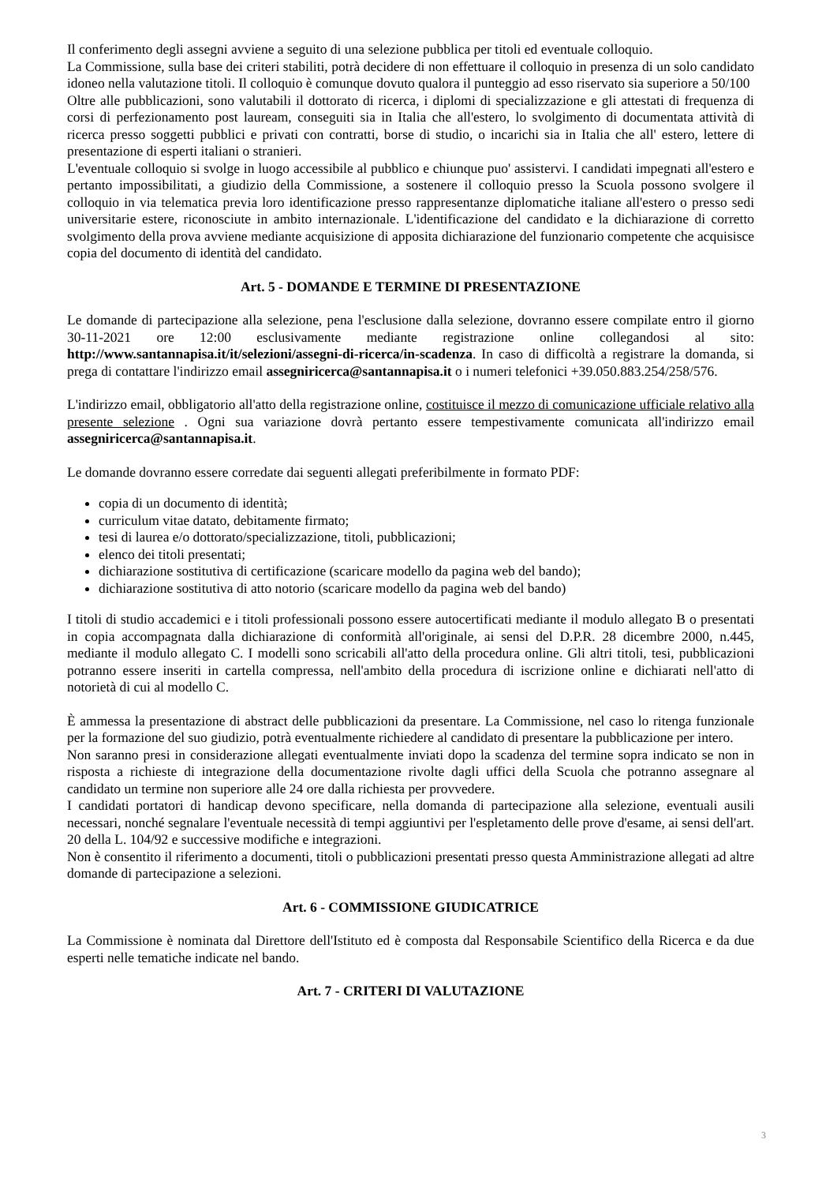Il conferimento degli assegni avviene a seguito di una selezione pubblica per titoli ed eventuale colloquio.
La Commissione, sulla base dei criteri stabiliti, potrà decidere di non effettuare il colloquio in presenza di un solo candidato idoneo nella valutazione titoli. Il colloquio è comunque dovuto qualora il punteggio ad esso riservato sia superiore a 50/100
Oltre alle pubblicazioni, sono valutabili il dottorato di ricerca, i diplomi di specializzazione e gli attestati di frequenza di corsi di perfezionamento post lauream, conseguiti sia in Italia che all'estero, lo svolgimento di documentata attività di ricerca presso soggetti pubblici e privati con contratti, borse di studio, o incarichi sia in Italia che all' estero, lettere di presentazione di esperti italiani o stranieri.
L'eventuale colloquio si svolge in luogo accessibile al pubblico e chiunque puo' assistervi. I candidati impegnati all'estero e pertanto impossibilitati, a giudizio della Commissione, a sostenere il colloquio presso la Scuola possono svolgere il colloquio in via telematica previa loro identificazione presso rappresentanze diplomatiche italiane all'estero o presso sedi universitarie estere, riconosciute in ambito internazionale. L'identificazione del candidato e la dichiarazione di corretto svolgimento della prova avviene mediante acquisizione di apposita dichiarazione del funzionario competente che acquisisce copia del documento di identità del candidato.
Art. 5 - DOMANDE E TERMINE DI PRESENTAZIONE
Le domande di partecipazione alla selezione, pena l'esclusione dalla selezione, dovranno essere compilate entro il giorno 30-11-2021 ore 12:00 esclusivamente mediante registrazione online collegandosi al sito: http://www.santannapisa.it/it/selezioni/assegni-di-ricerca/in-scadenza. In caso di difficoltà a registrare la domanda, si prega di contattare l'indirizzo email assegniricerca@santannapisa.it o i numeri telefonici +39.050.883.254/258/576.
L'indirizzo email, obbligatorio all'atto della registrazione online, costituisce il mezzo di comunicazione ufficiale relativo alla presente selezione . Ogni sua variazione dovrà pertanto essere tempestivamente comunicata all'indirizzo email assegniricerca@santannapisa.it.
Le domande dovranno essere corredate dai seguenti allegati preferibilmente in formato PDF:
copia di un documento di identità;
curriculum vitae datato, debitamente firmato;
tesi di laurea e/o dottorato/specializzazione, titoli, pubblicazioni;
elenco dei titoli presentati;
dichiarazione sostitutiva di certificazione (scaricare modello da pagina web del bando);
dichiarazione sostitutiva di atto notorio (scaricare modello da pagina web del bando)
I titoli di studio accademici e i titoli professionali possono essere autocertificati mediante il modulo allegato B o presentati in copia accompagnata dalla dichiarazione di conformità all'originale, ai sensi del D.P.R. 28 dicembre 2000, n.445, mediante il modulo allegato C. I modelli sono scricabili all'atto della procedura online. Gli altri titoli, tesi, pubblicazioni potranno essere inseriti in cartella compressa, nell'ambito della procedura di iscrizione online e dichiarati nell'atto di notorietà di cui al modello C.
È ammessa la presentazione di abstract delle pubblicazioni da presentare. La Commissione, nel caso lo ritenga funzionale per la formazione del suo giudizio, potrà eventualmente richiedere al candidato di presentare la pubblicazione per intero.
Non saranno presi in considerazione allegati eventualmente inviati dopo la scadenza del termine sopra indicato se non in risposta a richieste di integrazione della documentazione rivolte dagli uffici della Scuola che potranno assegnare al candidato un termine non superiore alle 24 ore dalla richiesta per provvedere.
I candidati portatori di handicap devono specificare, nella domanda di partecipazione alla selezione, eventuali ausili necessari, nonché segnalare l'eventuale necessità di tempi aggiuntivi per l'espletamento delle prove d'esame, ai sensi dell'art. 20 della L. 104/92 e successive modifiche e integrazioni.
Non è consentito il riferimento a documenti, titoli o pubblicazioni presentati presso questa Amministrazione allegati ad altre domande di partecipazione a selezioni.
Art. 6 - COMMISSIONE GIUDICATRICE
La Commissione è nominata dal Direttore dell'Istituto ed è composta dal Responsabile Scientifico della Ricerca e da due esperti nelle tematiche indicate nel bando.
Art. 7 - CRITERI DI VALUTAZIONE
3